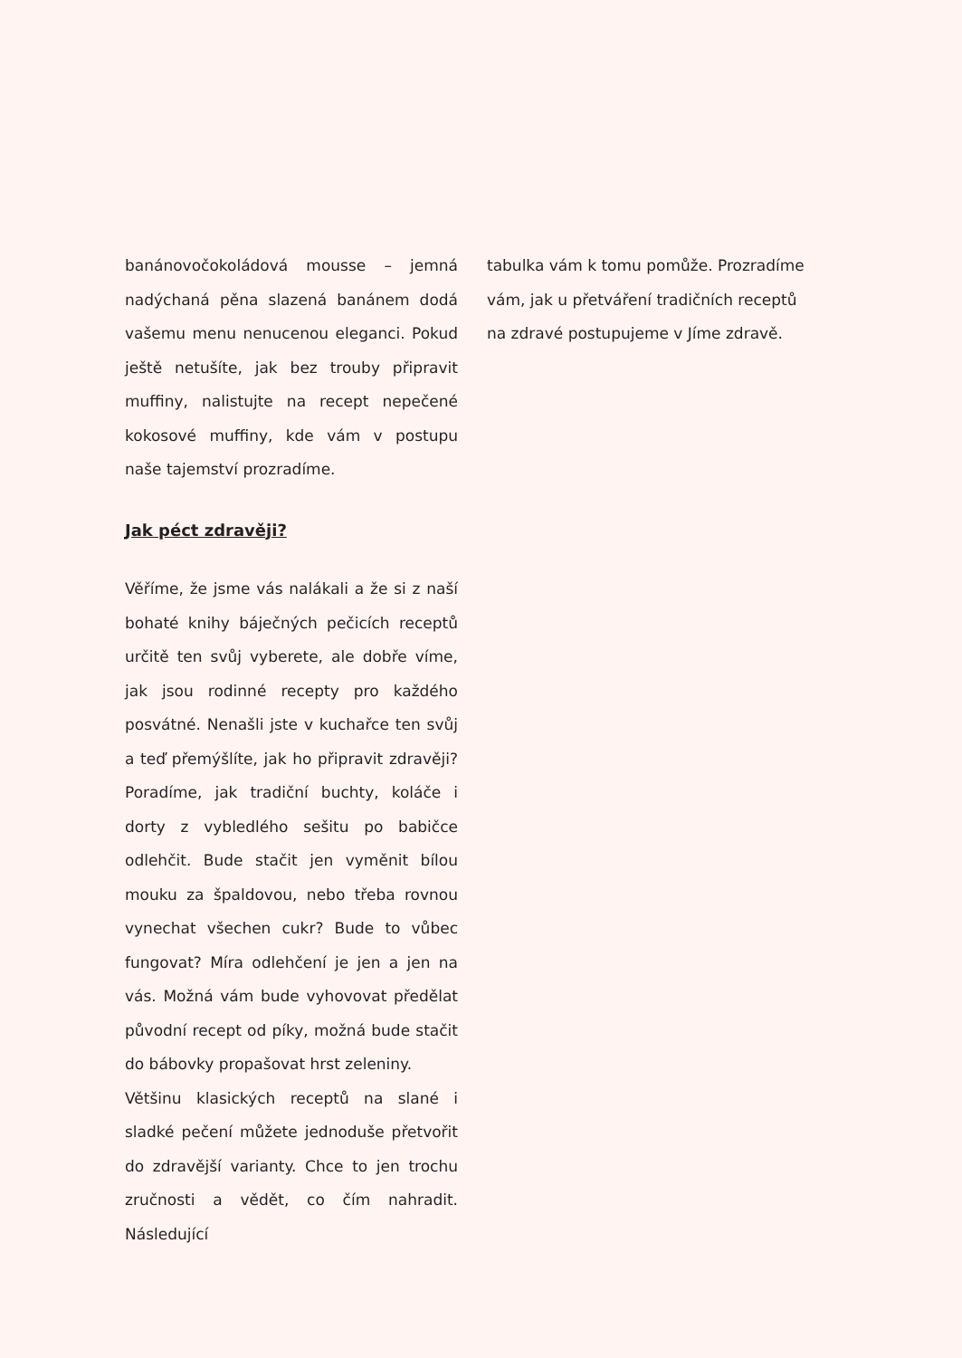banánovočokoládová mousse – jemná nadýchaná pěna slazená banánem dodá vašemu menu nenucenou eleganci. Pokud ještě netušíte, jak bez trouby připravit muffiny, nalistujte na recept nepečené kokosové muffiny, kde vám v postupu naše tajemství prozradíme.
Jak péct zdravěji?
Věříme, že jsme vás nalákali a že si z naší bohaté knihy báječných pečicích receptů určitě ten svůj vyberete, ale dobře víme, jak jsou rodinné recepty pro každého posvátné. Nenašli jste v kuchařce ten svůj a teď přemýšlíte, jak ho připravit zdravěji? Poradíme, jak tradiční buchty, koláče i dorty z vybledlého sešitu po babičce odlehčit. Bude stačit jen vyměnit bílou mouku za špaldovou, nebo třeba rovnou vynechat všechen cukr? Bude to vůbec fungovat? Míra odlehčení je jen a jen na vás. Možná vám bude vyhovovat předělat původní recept od píky, možná bude stačit do bábovky propašovat hrst zeleniny.
Většinu klasických receptů na slané i sladké pečení můžete jednoduše přetvořit do zdravější varianty. Chce to jen trochu zručnosti a vědět, co čím nahradit. Následující
tabulka vám k tomu pomůže. Prozradíme vám, jak u přetváření tradičních receptů na zdravé postupujeme v Jíme zdravě.